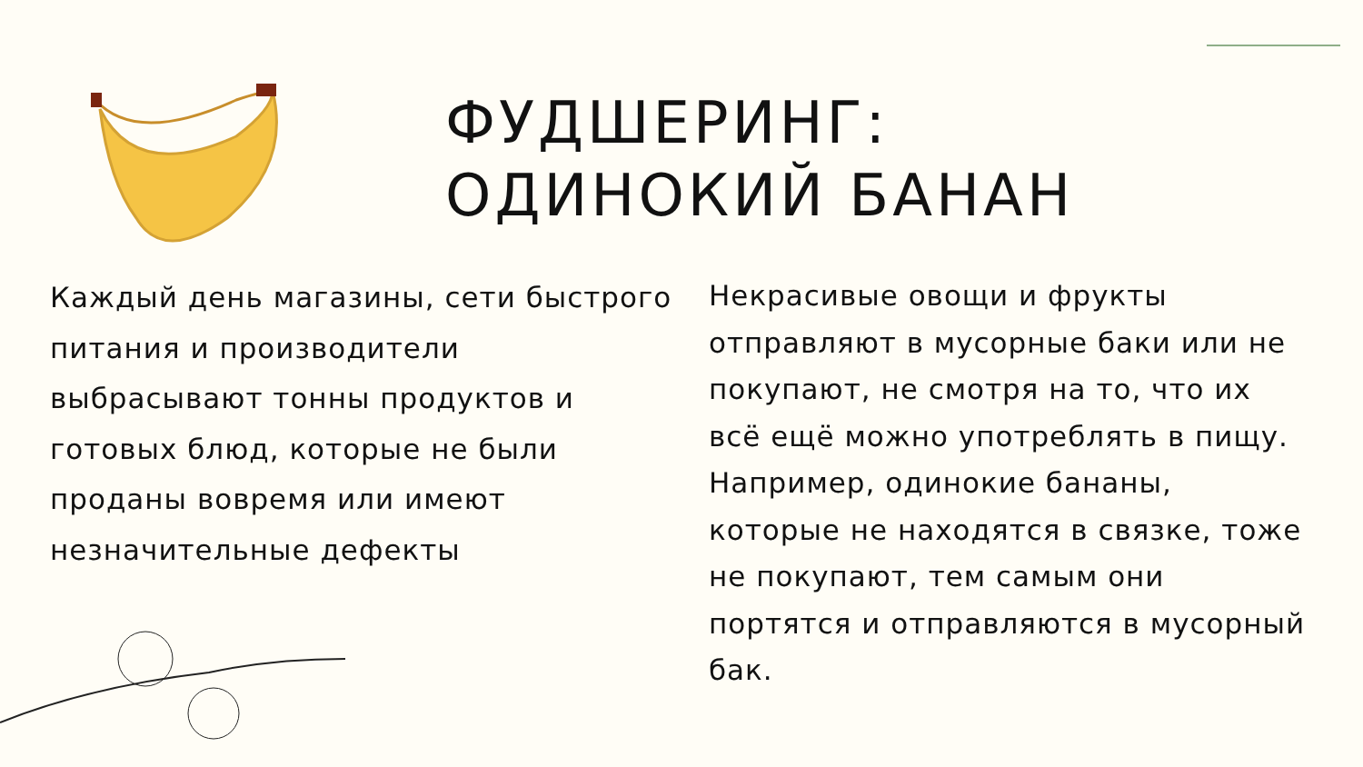ФУДШЕРИНГ:
ОДИНОКИЙ БАНАН
Каждый день магазины, сети быстрого питания и производители выбрасывают тонны продуктов и готовых блюд, которые не были проданы вовремя или имеют незначительные дефекты
Некрасивые овощи и фрукты отправляют в мусорные баки или не покупают, не смотря на то, что их всё ещё можно употреблять в пищу.
Например, одинокие бананы, которые не находятся в связке, тоже не покупают, тем самым они портятся и отправляются в мусорный бак.